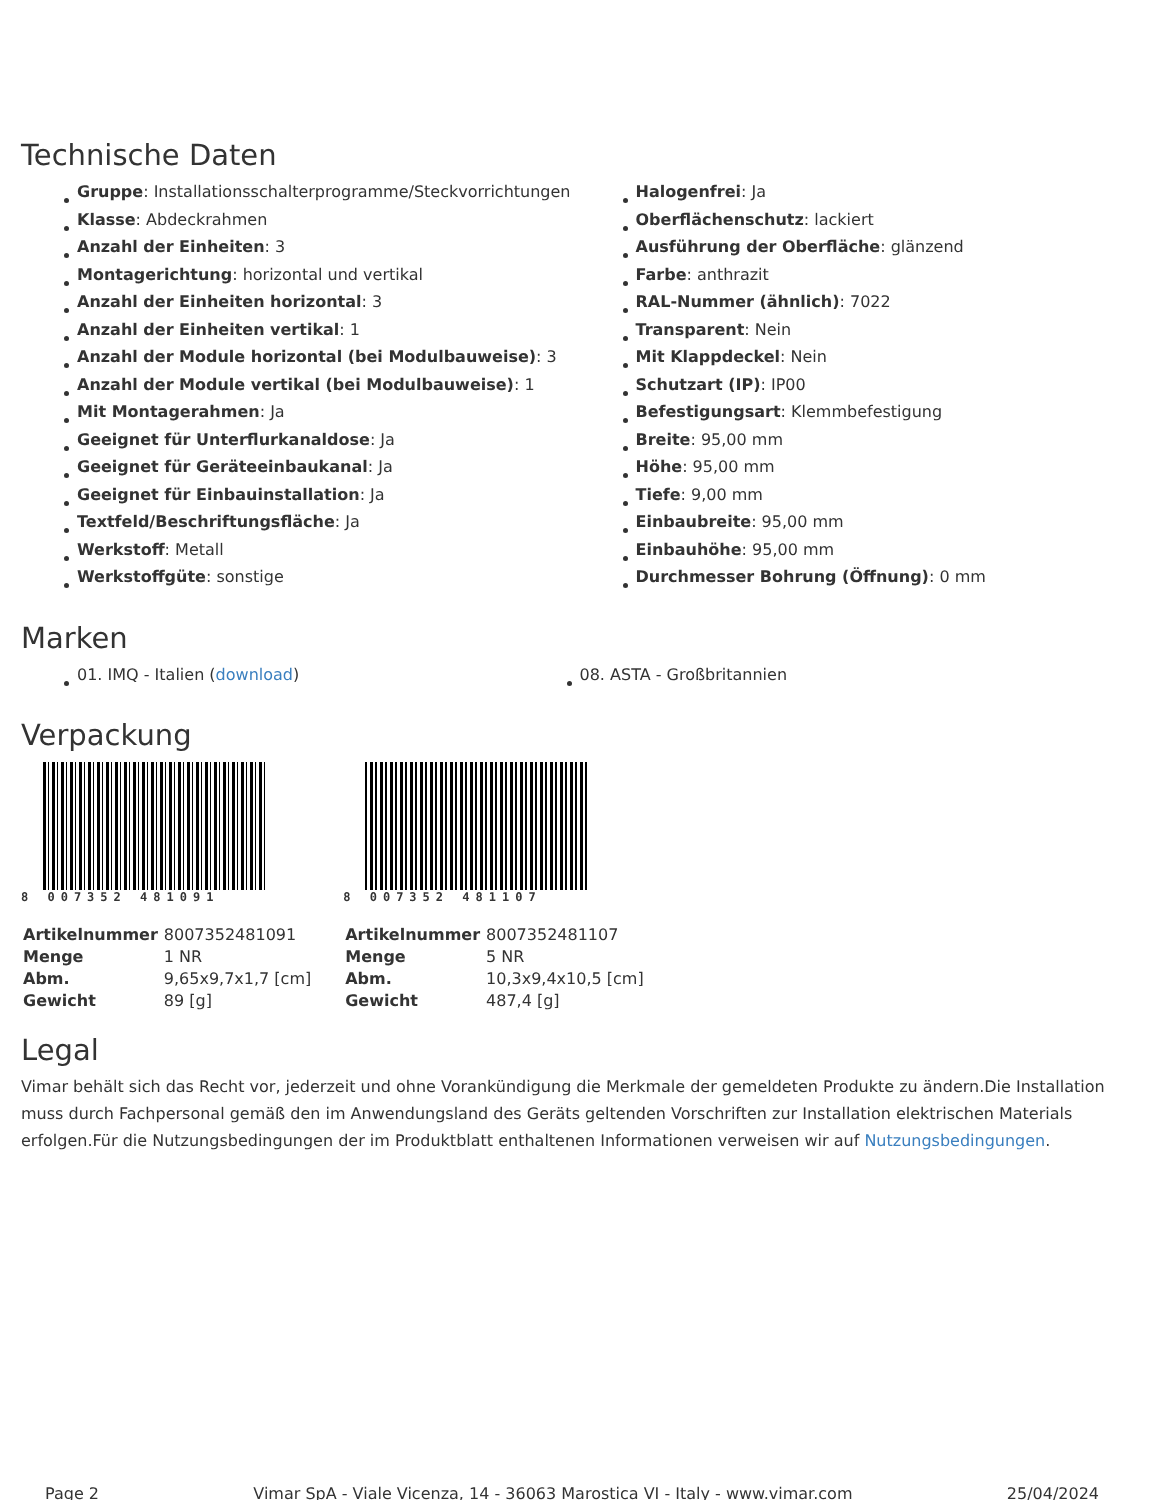Technische Daten
Gruppe: Installationsschalterprogramme/Steckvorrichtungen
Klasse: Abdeckrahmen
Anzahl der Einheiten: 3
Montagerichtung: horizontal und vertikal
Anzahl der Einheiten horizontal: 3
Anzahl der Einheiten vertikal: 1
Anzahl der Module horizontal (bei Modulbauweise): 3
Anzahl der Module vertikal (bei Modulbauweise): 1
Mit Montagerahmen: Ja
Geeignet für Unterflurkanaldose: Ja
Geeignet für Geräteeinbaukanal: Ja
Geeignet für Einbauinstallation: Ja
Textfeld/Beschriftungsfläche: Ja
Werkstoff: Metall
Werkstoffgüte: sonstige
Halogenfrei: Ja
Oberflächenschutz: lackiert
Ausführung der Oberfläche: glänzend
Farbe: anthrazit
RAL-Nummer (ähnlich): 7022
Transparent: Nein
Mit Klappdeckel: Nein
Schutzart (IP): IP00
Befestigungsart: Klemmbefestigung
Breite: 95,00 mm
Höhe: 95,00 mm
Tiefe: 9,00 mm
Einbaubreite: 95,00 mm
Einbauhöhe: 95,00 mm
Durchmesser Bohrung (Öffnung): 0 mm
Marken
01. IMQ - Italien (download) 08. ASTA - Großbritannien
Verpackung
8 007352 481091
| Artikelnummer | 8007352481091 |
| Menge | 1 NR |
| Abm. | 9,65x9,7x1,7 [cm] |
| Gewicht | 89 [g] |
8 007352 481107
| Artikelnummer | 8007352481107 |
| Menge | 5 NR |
| Abm. | 10,3x9,4x10,5 [cm] |
| Gewicht | 487,4 [g] |
Legal
Vimar behält sich das Recht vor, jederzeit und ohne Vorankündigung die Merkmale der gemeldeten Produkte zu ändern.Die Installation muss durch Fachpersonal gemäß den im Anwendungsland des Geräts geltenden Vorschriften zur Installation elektrischen Materials erfolgen.Für die Nutzungsbedingungen der im Produktblatt enthaltenen Informationen verweisen wir auf Nutzungsbedingungen.
Page 2 Vimar SpA - Viale Vicenza, 14 - 36063 Marostica VI - Italy - www.vimar.com 25/04/2024